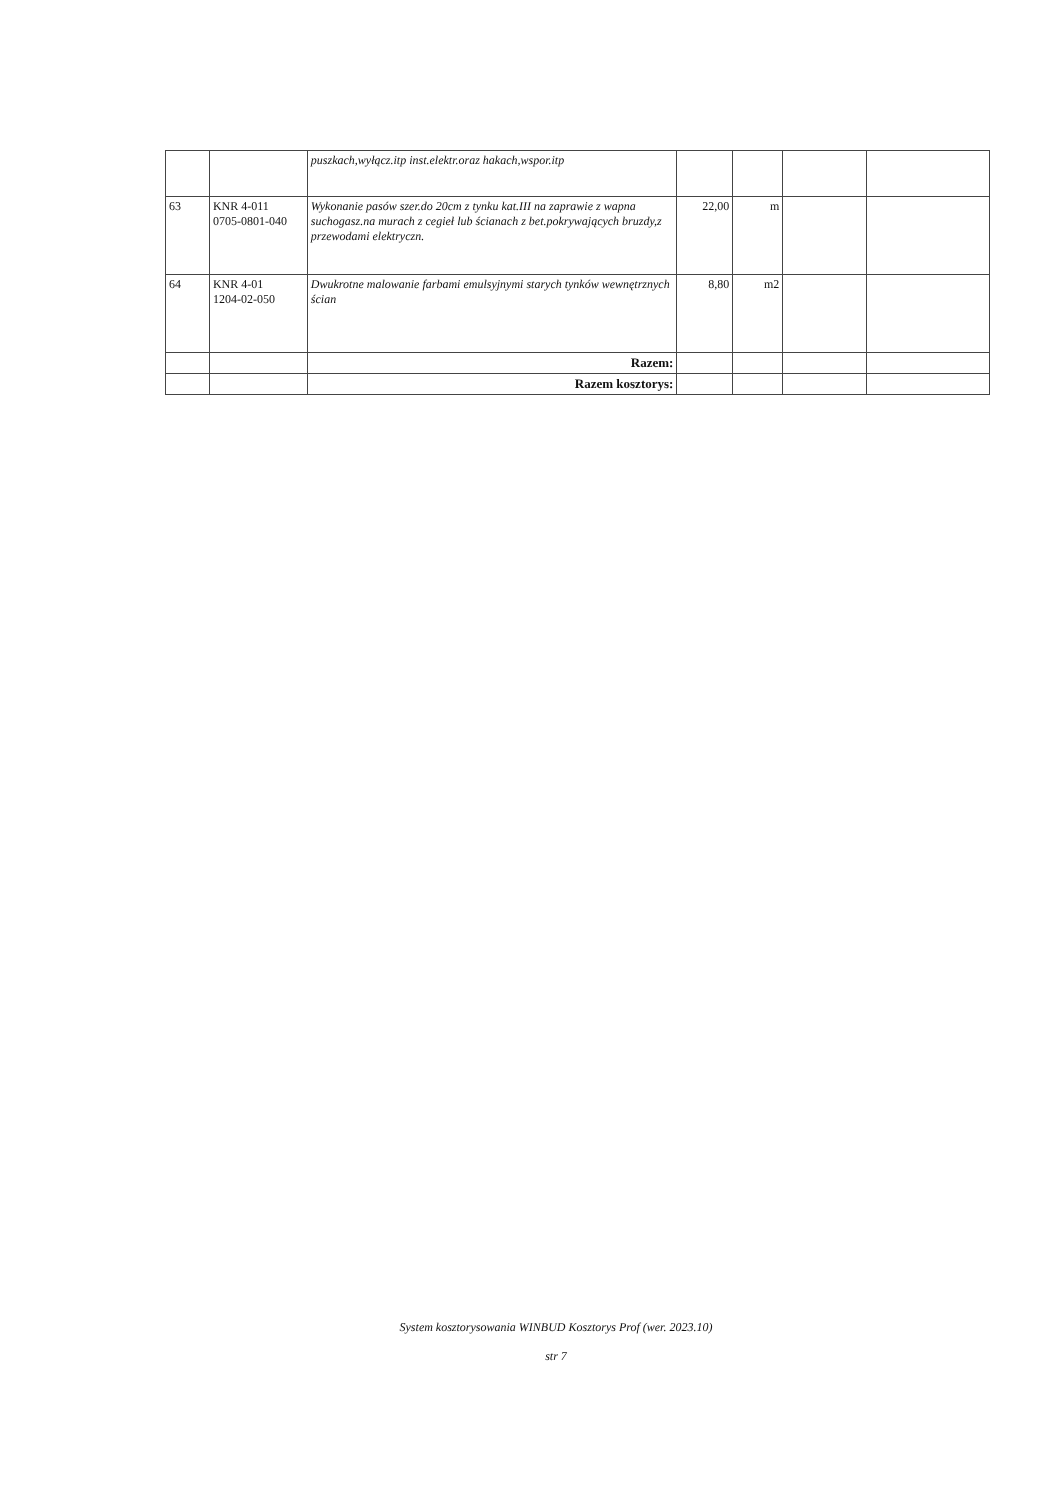| | | puszkach,wyłącz.itp inst.elektr.oraz hakach,wspor.itp | | | | |
| 63 | KNR 4-011 0705-0801-040 | Wykonanie pasów szer.do 20cm z tynku kat.III na zaprawie z wapna suchogasz.na murach z cegieł lub ścianach z bet.pokrywających bruzdy,z przewodami elektryczn. | 22,00 | m | | |
| 64 | KNR 4-01 1204-02-050 | Dwukrotne malowanie farbami emulsyjnymi starych tynków wewnętrznych ścian | 8,80 | m2 | | |
| | | Razem: | | | | |
| | | Razem kosztorys: | | | | |
System kosztorysowania WINBUD Kosztorys Prof (wer. 2023.10)
str 7